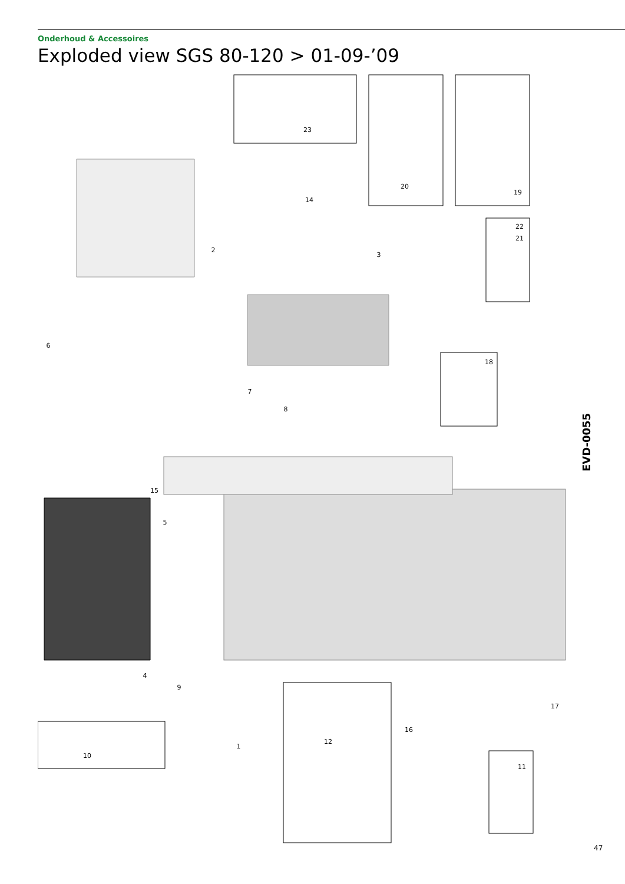Onderhoud & Accessoires
Exploded view SGS 80-120 > 01-09-’09
23
20
19
22
21
14
2
3
6
7
8
18
15
5
4
9
1
10
12
16
17
11
EVD-0055
47